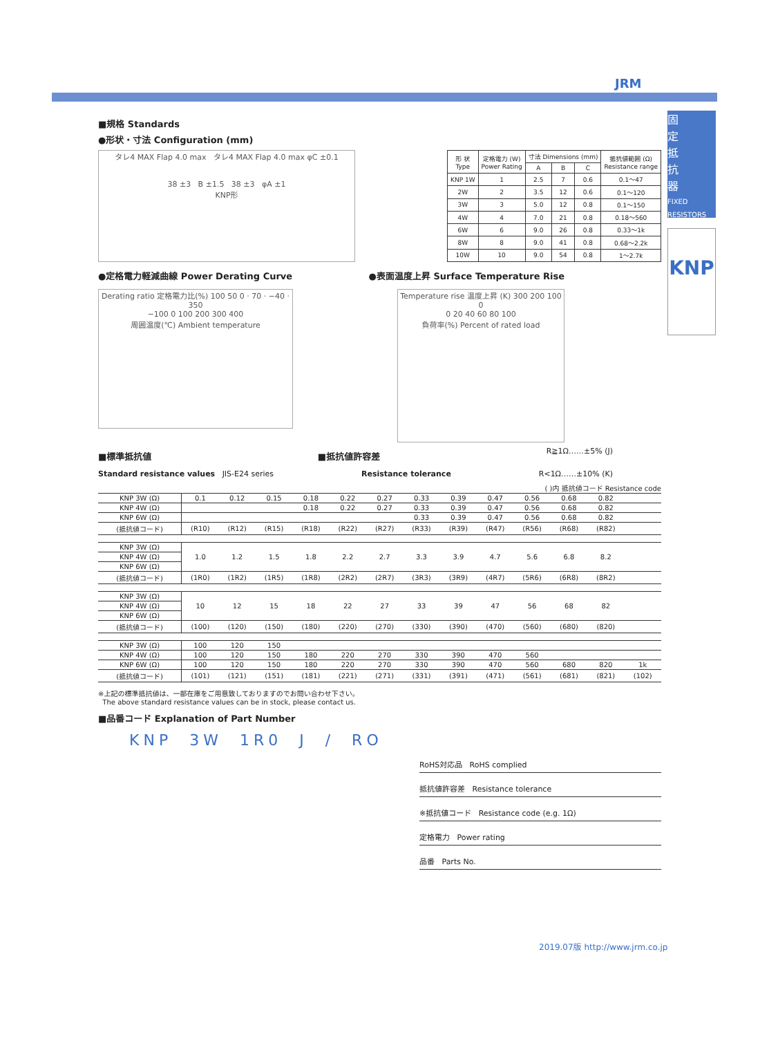JRM
固
定
抵
抗
器
FIXED RESISTORS
KNP
■規格 Standards
●形状・寸法 Configuration (mm)
タレ4 MAX Flap 4.0 max タレ4 MAX Flap 4.0 max φC ±0.1
38 ±3 B ±1.5 38 ±3 φA ±1
KNP形
| 形 状 Type | 定格電力 (W) Power Rating | 寸法 Dimensions (mm) | | | 抵抗値範囲 (Ω) Resistance range |
| --- | --- | --- | --- | --- | --- |
| | | A | B | C | |
| KNP 1W | 1 | 2.5 | 7 | 0.6 | 0.1〜47 |
| 2W | 2 | 3.5 | 12 | 0.6 | 0.1〜120 |
| 3W | 3 | 5.0 | 12 | 0.8 | 0.1〜150 |
| 4W | 4 | 7.0 | 21 | 0.8 | 0.18〜560 |
| 6W | 6 | 9.0 | 26 | 0.8 | 0.33〜1k |
| 8W | 8 | 9.0 | 41 | 0.8 | 0.68〜2.2k |
| 10W | 10 | 9.0 | 54 | 0.8 | 1〜2.7k |
●定格電力軽減曲線 Power Derating Curve
●表面温度上昇 Surface Temperature Rise
Derating ratio 定格電力比(%) 100 50 0 · 70 · −40 · 350
−100 0 100 200 300 400
周囲温度(℃) Ambient temperature
Temperature rise 温度上昇 (K) 300 200 100 0
0 20 40 60 80 100
負荷率(%) Percent of rated load
■標準抵抗値 ■抵抗値許容差
R≧1Ω……±5% (J)
Standard resistance values JIS-E24 series Resistance tolerance R<1Ω……±10% (K)
( )内 抵抗値コード Resistance code
| KNP 3W (Ω) | 0.1 | 0.12 | 0.15 | 0.18 | 0.22 | 0.27 | 0.33 | 0.39 | 0.47 | 0.56 | 0.68 | 0.82 | |
| KNP 4W (Ω) | | | | 0.18 | 0.22 | 0.27 | 0.33 | 0.39 | 0.47 | 0.56 | 0.68 | 0.82 | |
| KNP 6W (Ω) | | | | | | | 0.33 | 0.39 | 0.47 | 0.56 | 0.68 | 0.82 | |
| (抵抗値コード) | (R10) | (R12) | (R15) | (R18) | (R22) | (R27) | (R33) | (R39) | (R47) | (R56) | (R68) | (R82) | |
| KNP 3W (Ω) | 1.0 | 1.2 | 1.5 | 1.8 | 2.2 | 2.7 | 3.3 | 3.9 | 4.7 | 5.6 | 6.8 | 8.2 | |
| KNP 4W (Ω) | | | | | | | | | | | | | |
| KNP 6W (Ω) | | | | | | | | | | | | | |
| (抵抗値コード) | (1R0) | (1R2) | (1R5) | (1R8) | (2R2) | (2R7) | (3R3) | (3R9) | (4R7) | (5R6) | (6R8) | (8R2) | |
| KNP 3W (Ω) | 10 | 12 | 15 | 18 | 22 | 27 | 33 | 39 | 47 | 56 | 68 | 82 | |
| KNP 4W (Ω) | | | | | | | | | | | | | |
| KNP 6W (Ω) | | | | | | | | | | | | | |
| (抵抗値コード) | (100) | (120) | (150) | (180) | (220) | (270) | (330) | (390) | (470) | (560) | (680) | (820) | |
| KNP 3W (Ω) | 100 | 120 | 150 | | | | | | | | | | |
| KNP 4W (Ω) | 100 | 120 | 150 | 180 | 220 | 270 | 330 | 390 | 470 | 560 | | | |
| KNP 6W (Ω) | 100 | 120 | 150 | 180 | 220 | 270 | 330 | 390 | 470 | 560 | 680 | 820 | 1k |
| (抵抗値コード) | (101) | (121) | (151) | (181) | (221) | (271) | (331) | (391) | (471) | (561) | (681) | (821) | (102) |
※上記の標準抵抗値は、一部在庫をご用意致しておりますのでお問い合わせ下さい。
The above standard resistance values can be in stock, please contact us.
■品番コード Explanation of Part Number
KNP 3W 1R0 J / RO
RoHS対応品 RoHS complied
抵抗値許容差 Resistance tolerance
※抵抗値コード Resistance code (e.g. 1Ω)
定格電力 Power rating
品番 Parts No.
2019.07版 http://www.jrm.co.jp